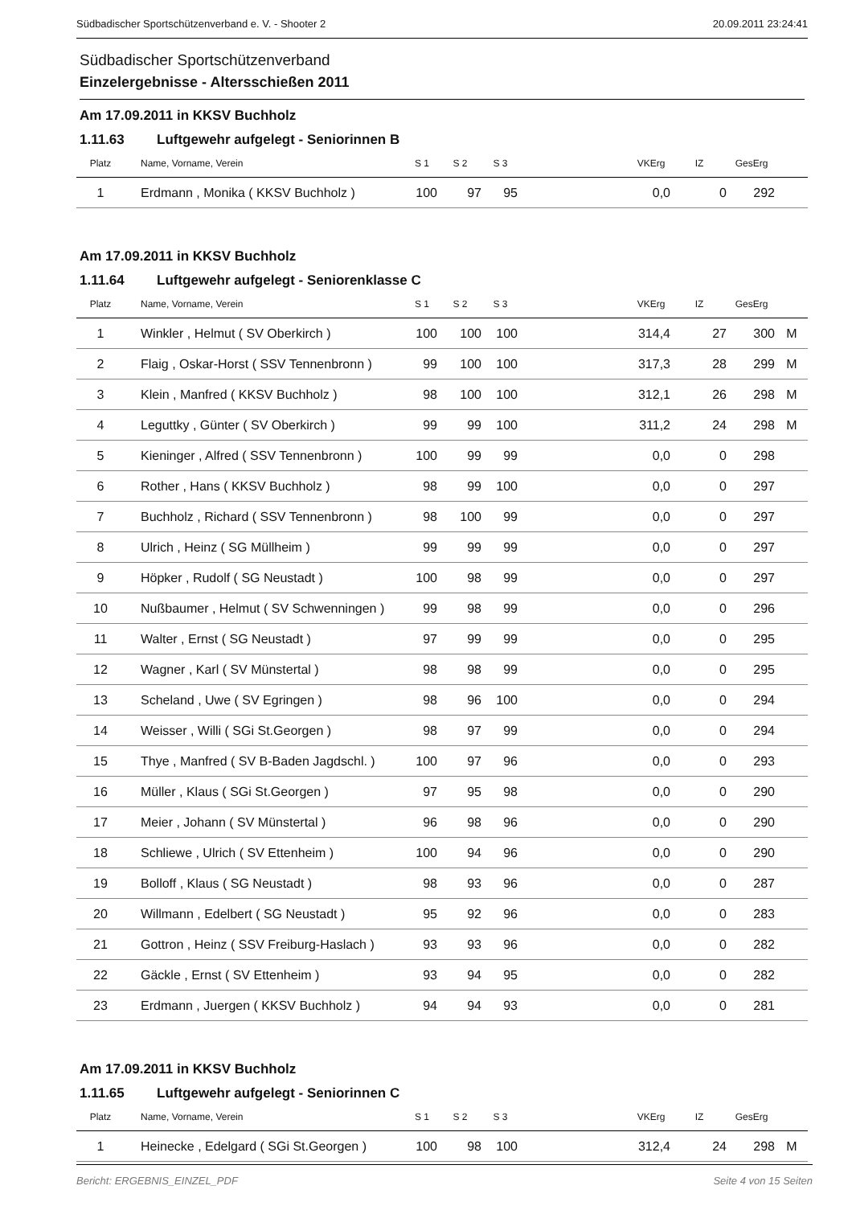Südbadischer Sportschützenverband e. V. - Shooter 2 20.09.2011 23:24:41
Südbadischer Sportschützenverband
Einzelergebnisse - Altersschießen 2011
Am 17.09.2011 in KKSV Buchholz
1.11.63 Luftgewehr aufgelegt - Seniorinnen B
| Platz | Name, Vorname, Verein | S 1 | S 2 | S 3 | | VKErg | IZ | GesErg | |
| --- | --- | --- | --- | --- | --- | --- | --- | --- | --- |
| 1 | Erdmann , Monika ( KKSV Buchholz ) | 100 | 97 | 95 | | 0,0 | 0 | 292 | |
Am 17.09.2011 in KKSV Buchholz
1.11.64 Luftgewehr aufgelegt - Seniorenklasse C
| Platz | Name, Vorname, Verein | S 1 | S 2 | S 3 | | VKErg | IZ | GesErg | |
| --- | --- | --- | --- | --- | --- | --- | --- | --- | --- |
| 1 | Winkler , Helmut ( SV Oberkirch ) | 100 | 100 | 100 | | 314,4 | 27 | 300 | M |
| 2 | Flaig , Oskar-Horst ( SSV Tennenbronn ) | 99 | 100 | 100 | | 317,3 | 28 | 299 | M |
| 3 | Klein , Manfred ( KKSV Buchholz ) | 98 | 100 | 100 | | 312,1 | 26 | 298 | M |
| 4 | Leguttky , Günter ( SV Oberkirch ) | 99 | 99 | 100 | | 311,2 | 24 | 298 | M |
| 5 | Kieninger , Alfred ( SSV Tennenbronn ) | 100 | 99 | 99 | | 0,0 | 0 | 298 | |
| 6 | Rother , Hans ( KKSV Buchholz ) | 98 | 99 | 100 | | 0,0 | 0 | 297 | |
| 7 | Buchholz , Richard ( SSV Tennenbronn ) | 98 | 100 | 99 | | 0,0 | 0 | 297 | |
| 8 | Ulrich , Heinz ( SG Müllheim ) | 99 | 99 | 99 | | 0,0 | 0 | 297 | |
| 9 | Höpker , Rudolf ( SG Neustadt ) | 100 | 98 | 99 | | 0,0 | 0 | 297 | |
| 10 | Nußbaumer , Helmut ( SV Schwenningen ) | 99 | 98 | 99 | | 0,0 | 0 | 296 | |
| 11 | Walter , Ernst ( SG Neustadt ) | 97 | 99 | 99 | | 0,0 | 0 | 295 | |
| 12 | Wagner , Karl ( SV Münstertal ) | 98 | 98 | 99 | | 0,0 | 0 | 295 | |
| 13 | Scheland , Uwe ( SV Egringen ) | 98 | 96 | 100 | | 0,0 | 0 | 294 | |
| 14 | Weisser , Willi ( SGi St.Georgen ) | 98 | 97 | 99 | | 0,0 | 0 | 294 | |
| 15 | Thye , Manfred ( SV B-Baden Jagdschl. ) | 100 | 97 | 96 | | 0,0 | 0 | 293 | |
| 16 | Müller , Klaus ( SGi St.Georgen ) | 97 | 95 | 98 | | 0,0 | 0 | 290 | |
| 17 | Meier , Johann ( SV Münstertal ) | 96 | 98 | 96 | | 0,0 | 0 | 290 | |
| 18 | Schliewe , Ulrich ( SV Ettenheim ) | 100 | 94 | 96 | | 0,0 | 0 | 290 | |
| 19 | Bolloff , Klaus ( SG Neustadt ) | 98 | 93 | 96 | | 0,0 | 0 | 287 | |
| 20 | Willmann , Edelbert ( SG Neustadt ) | 95 | 92 | 96 | | 0,0 | 0 | 283 | |
| 21 | Gottron , Heinz ( SSV Freiburg-Haslach ) | 93 | 93 | 96 | | 0,0 | 0 | 282 | |
| 22 | Gäckle , Ernst ( SV Ettenheim ) | 93 | 94 | 95 | | 0,0 | 0 | 282 | |
| 23 | Erdmann , Juergen ( KKSV Buchholz ) | 94 | 94 | 93 | | 0,0 | 0 | 281 | |
Am 17.09.2011 in KKSV Buchholz
1.11.65 Luftgewehr aufgelegt - Seniorinnen C
| Platz | Name, Vorname, Verein | S 1 | S 2 | S 3 | | VKErg | IZ | GesErg | |
| --- | --- | --- | --- | --- | --- | --- | --- | --- | --- |
| 1 | Heinecke , Edelgard ( SGi St.Georgen ) | 100 | 98 | 100 | | 312,4 | 24 | 298 | M |
Bericht: ERGEBNIS_EINZEL_PDF Seite 4 von 15 Seiten